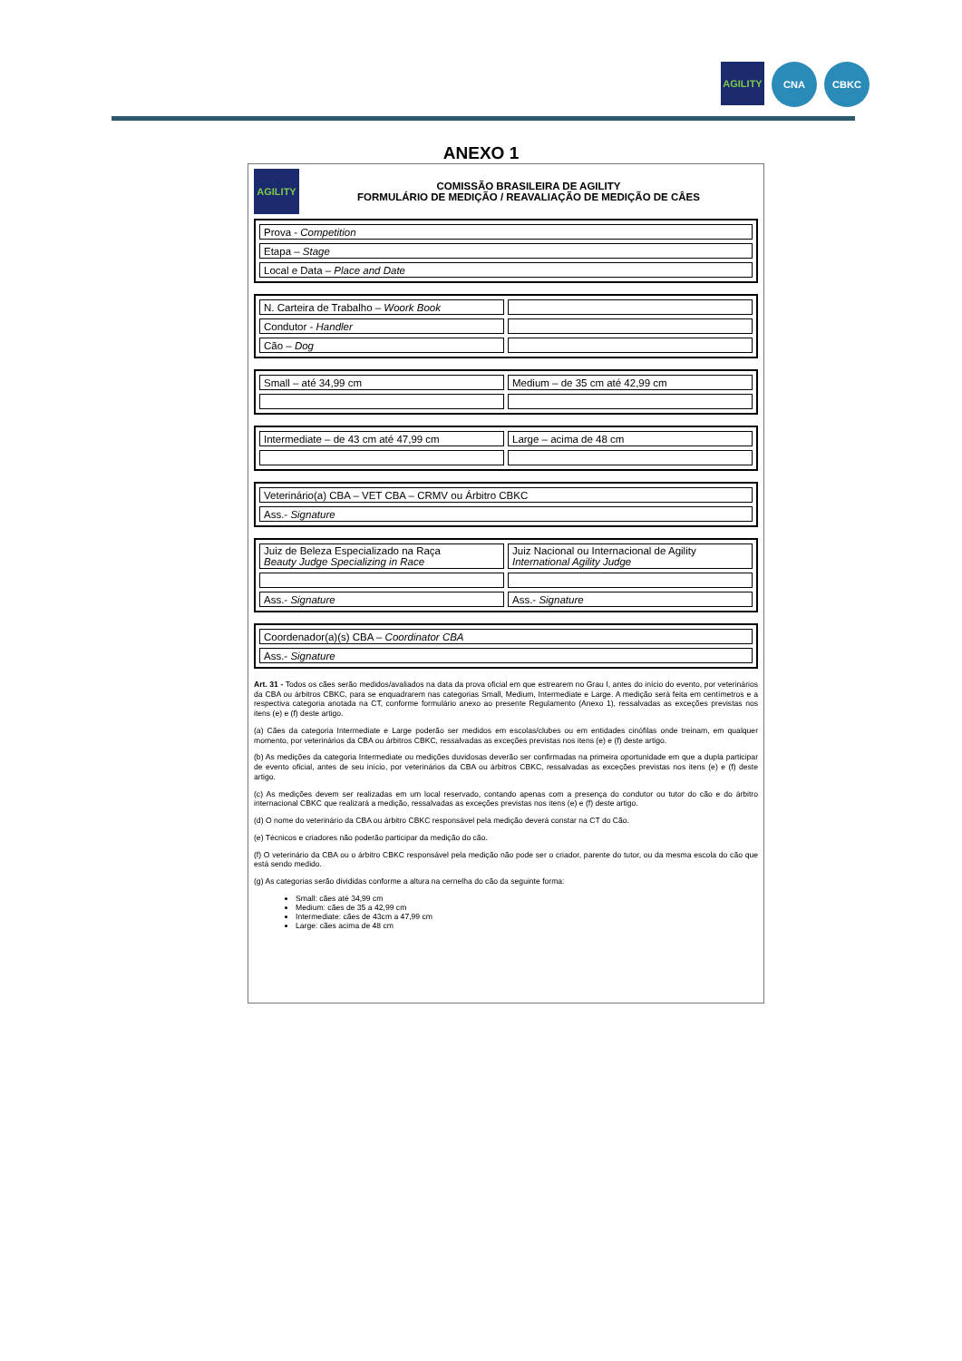AGILITY
CNA CBKC
ANEXO 1
AGILITY
COMISSÃO BRASILEIRA DE AGILITY
FORMULÁRIO DE MEDIÇÃO / REAVALIAÇÃO DE MEDIÇÃO DE CÂES
| Prova - Competition |
| Etapa – Stage |
| Local e Data – Place and Date |
| N. Carteira de Trabalho – Woork Book | |
| Condutor - Handler | |
| Cão – Dog | |
| Small – até 34,99 cm | Medium – de 35 cm até 42,99 cm |
| Intermediate – de 43 cm até 47,99 cm | Large – acima de 48 cm |
| Veterinário(a) CBA – VET CBA – CRMV ou Árbitro CBKC |
| Ass.- Signature |
| Juiz de Beleza Especializado na Raça Beauty Judge Specializing in Race | Juiz Nacional ou Internacional de Agility International Agility Judge |
| Ass.- Signature | Ass.- Signature |
| Coordenador(a)(s) CBA – Coordinator CBA |
| Ass.- Signature |
Art. 31 - Todos os cães serão medidos/avaliados na data da prova oficial em que estrearem no Grau I, antes do início do evento, por veterinários da CBA ou árbitros CBKC, para se enquadrarem nas categorias Small, Medium, Intermediate e Large. A medição será feita em centímetros e a respectiva categoria anotada na CT, conforme formulário anexo ao presente Regulamento (Anexo 1), ressalvadas as exceções previstas nos itens (e) e (f) deste artigo.
(a) Cães da categoria Intermediate e Large poderão ser medidos em escolas/clubes ou em entidades cinófilas onde treinam, em qualquer momento, por veterinários da CBA ou árbitros CBKC, ressalvadas as exceções previstas nos itens (e) e (f) deste artigo.
(b) As medições da categoria Intermediate ou medições duvidosas deverão ser confirmadas na primeira oportunidade em que a dupla participar de evento oficial, antes de seu início, por veterinários da CBA ou árbitros CBKC, ressalvadas as exceções previstas nos itens (e) e (f) deste artigo.
(c) As medições devem ser realizadas em um local reservado, contando apenas com a presença do condutor ou tutor do cão e do árbitro internacional CBKC que realizará a medição, ressalvadas as exceções previstas nos itens (e) e (f) deste artigo.
(d) O nome do veterinário da CBA ou árbitro CBKC responsável pela medição deverá constar na CT do Cão.
(e) Técnicos e criadores não poderão participar da medição do cão.
(f) O veterinário da CBA ou o árbitro CBKC responsável pela medição não pode ser o criador, parente do tutor, ou da mesma escola do cão que está sendo medido.
(g) As categorias serão divididas conforme a altura na cernelha do cão da seguinte forma:
Small: cães até 34,99 cm
Medium: cães de 35 a 42,99 cm
Intermediate: cães de 43cm a 47,99 cm
Large: cães acima de 48 cm